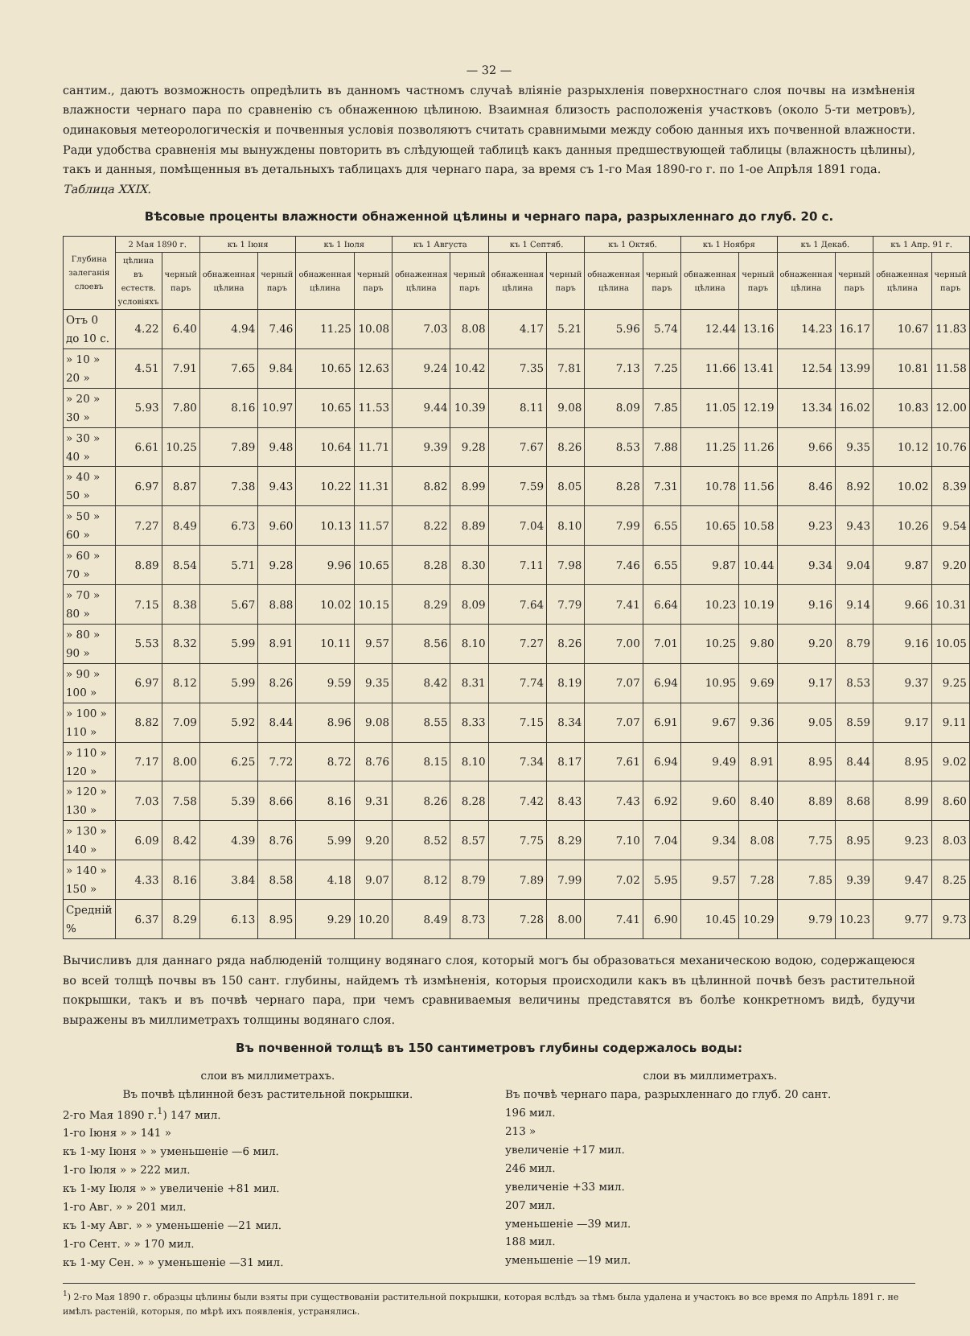— 32 —
сантим., даютъ возможность опредѣлить въ данномъ частномъ случаѣ вліяніе разрыхленія поверхностнаго слоя почвы на измѣненія влажности чернаго пара по сравненію съ обнаженною цѣлиною. Взаимная близость расположенія участковъ (около 5-ти метровъ), одинаковыя метеорологическія и почвенныя условія позволяютъ считать сравнимыми между собою данныя ихъ почвенной влажности. Ради удобства сравненія мы вынуждены повторить въ слѣдующей таблицѣ какъ данныя предшествующей таблицы (влажность цѣлины), такъ и данныя, помѣщенныя въ детальныхъ таблицахъ для чернаго пара, за время съ 1-го Мая 1890-го г. по 1-ое Апрѣля 1891 года.
Таблица XXIX.
Вѣсовые проценты влажности обнаженной цѣлины и чернаго пара, разрыхленнаго до глуб. 20 с.
| Глубина залеганія слоевъ | 2 Мая 1890 г. | | къ 1 Іюня | | къ 1 Іюля | | къ 1 Августа | | къ 1 Септяб. | | къ 1 Октяб. | | къ 1 Ноября | | къ 1 Декаб. | | къ 1 Апр. 91 г. | |
| --- | --- | --- | --- | --- | --- | --- | --- | --- | --- | --- | --- | --- | --- | --- | --- | --- | --- | --- |
| | цѣлина въ естеств. условіяхъ | черный паръ | обнаженная цѣлина | черный паръ | обнаженная цѣлина | черный паръ | обнаженная цѣлина | черный паръ | обнаженная цѣлина | черный паръ | обнаженная цѣлина | черный паръ | обнаженная цѣлина | черный паръ | обнаженная цѣлина | черный паръ | обнаженная цѣлина | черный паръ |
| Отъ 0 до 10 с. | 4.22 | 6.40 | 4.94 | 7.46 | 11.25 | 10.08 | 7.03 | 8.08 | 4.17 | 5.21 | 5.96 | 5.74 | 12.44 | 13.16 | 14.23 | 16.17 | 10.67 | 11.83 |
| » 10 » 20 » | 4.51 | 7.91 | 7.65 | 9.84 | 10.65 | 12.63 | 9.24 | 10.42 | 7.35 | 7.81 | 7.13 | 7.25 | 11.66 | 13.41 | 12.54 | 13.99 | 10.81 | 11.58 |
| » 20 » 30 » | 5.93 | 7.80 | 8.16 | 10.97 | 10.65 | 11.53 | 9.44 | 10.39 | 8.11 | 9.08 | 8.09 | 7.85 | 11.05 | 12.19 | 13.34 | 16.02 | 10.83 | 12.00 |
| » 30 » 40 » | 6.61 | 10.25 | 7.89 | 9.48 | 10.64 | 11.71 | 9.39 | 9.28 | 7.67 | 8.26 | 8.53 | 7.88 | 11.25 | 11.26 | 9.66 | 9.35 | 10.12 | 10.76 |
| » 40 » 50 » | 6.97 | 8.87 | 7.38 | 9.43 | 10.22 | 11.31 | 8.82 | 8.99 | 7.59 | 8.05 | 8.28 | 7.31 | 10.78 | 11.56 | 8.46 | 8.92 | 10.02 | 8.39 |
| » 50 » 60 » | 7.27 | 8.49 | 6.73 | 9.60 | 10.13 | 11.57 | 8.22 | 8.89 | 7.04 | 8.10 | 7.99 | 6.55 | 10.65 | 10.58 | 9.23 | 9.43 | 10.26 | 9.54 |
| » 60 » 70 » | 8.89 | 8.54 | 5.71 | 9.28 | 9.96 | 10.65 | 8.28 | 8.30 | 7.11 | 7.98 | 7.46 | 6.55 | 9.87 | 10.44 | 9.34 | 9.04 | 9.87 | 9.20 |
| » 70 » 80 » | 7.15 | 8.38 | 5.67 | 8.88 | 10.02 | 10.15 | 8.29 | 8.09 | 7.64 | 7.79 | 7.41 | 6.64 | 10.23 | 10.19 | 9.16 | 9.14 | 9.66 | 10.31 |
| » 80 » 90 » | 5.53 | 8.32 | 5.99 | 8.91 | 10.11 | 9.57 | 8.56 | 8.10 | 7.27 | 8.26 | 7.00 | 7.01 | 10.25 | 9.80 | 9.20 | 8.79 | 9.16 | 10.05 |
| » 90 » 100 » | 6.97 | 8.12 | 5.99 | 8.26 | 9.59 | 9.35 | 8.42 | 8.31 | 7.74 | 8.19 | 7.07 | 6.94 | 10.95 | 9.69 | 9.17 | 8.53 | 9.37 | 9.25 |
| » 100 » 110 » | 8.82 | 7.09 | 5.92 | 8.44 | 8.96 | 9.08 | 8.55 | 8.33 | 7.15 | 8.34 | 7.07 | 6.91 | 9.67 | 9.36 | 9.05 | 8.59 | 9.17 | 9.11 |
| » 110 » 120 » | 7.17 | 8.00 | 6.25 | 7.72 | 8.72 | 8.76 | 8.15 | 8.10 | 7.34 | 8.17 | 7.61 | 6.94 | 9.49 | 8.91 | 8.95 | 8.44 | 8.95 | 9.02 |
| » 120 » 130 » | 7.03 | 7.58 | 5.39 | 8.66 | 8.16 | 9.31 | 8.26 | 8.28 | 7.42 | 8.43 | 7.43 | 6.92 | 9.60 | 8.40 | 8.89 | 8.68 | 8.99 | 8.60 |
| » 130 » 140 » | 6.09 | 8.42 | 4.39 | 8.76 | 5.99 | 9.20 | 8.52 | 8.57 | 7.75 | 8.29 | 7.10 | 7.04 | 9.34 | 8.08 | 7.75 | 8.95 | 9.23 | 8.03 |
| » 140 » 150 » | 4.33 | 8.16 | 3.84 | 8.58 | 4.18 | 9.07 | 8.12 | 8.79 | 7.89 | 7.99 | 7.02 | 5.95 | 9.57 | 7.28 | 7.85 | 9.39 | 9.47 | 8.25 |
| Средній % | 6.37 | 8.29 | 6.13 | 8.95 | 9.29 | 10.20 | 8.49 | 8.73 | 7.28 | 8.00 | 7.41 | 6.90 | 10.45 | 10.29 | 9.79 | 10.23 | 9.77 | 9.73 |
Вычисливъ для даннаго ряда наблюденій толщину водянаго слоя, который могъ бы образоваться механическою водою, содержащеюся во всей толщѣ почвы въ 150 сант. глубины, найдемъ тѣ измѣненія, которыя происходили какъ въ цѣлинной почвѣ безъ растительной покрышки, такъ и въ почвѣ чернаго пара, при чемъ сравниваемыя величины представятся въ болѣе конкретномъ видѣ, будучи выражены въ миллиметрахъ толщины водянаго слоя.
Въ почвенной толщѣ въ 150 сантиметровъ глубины содержалось воды:
слои въ миллиметрахъ.
Въ почвѣ цѣлинной безъ растительной покрышки.
2-го Мая 1890 г.<sup>1</sup>) 147 мил.
1-го Іюня » » 141 »
къ 1-му Іюня » » уменьшеніе —6 мил.
1-го Іюля » » 222 мил.
къ 1-му Іюля » » увеличеніе +81 мил.
1-го Авг. » » 201 мил.
къ 1-му Авг. » » уменьшеніе —21 мил.
1-го Сент. » » 170 мил.
къ 1-му Сен. » » уменьшеніе —31 мил.
слои въ миллиметрахъ.
Въ почвѣ чернаго пара, разрыхленнаго до глуб. 20 сант.
196 мил.
213 »
увеличеніе +17 мил.
246 мил.
увеличеніе +33 мил.
207 мил.
уменьшеніе —39 мил.
188 мил.
уменьшеніе —19 мил.
<sup>1</sup>) 2-го Мая 1890 г. образцы цѣлины были взяты при существованіи растительной покрышки, которая вслѣдъ за тѣмъ была удалена и участокъ во все время по Апрѣль 1891 г. не имѣлъ растеній, которыя, по мѣрѣ ихъ появленія, устранялись.